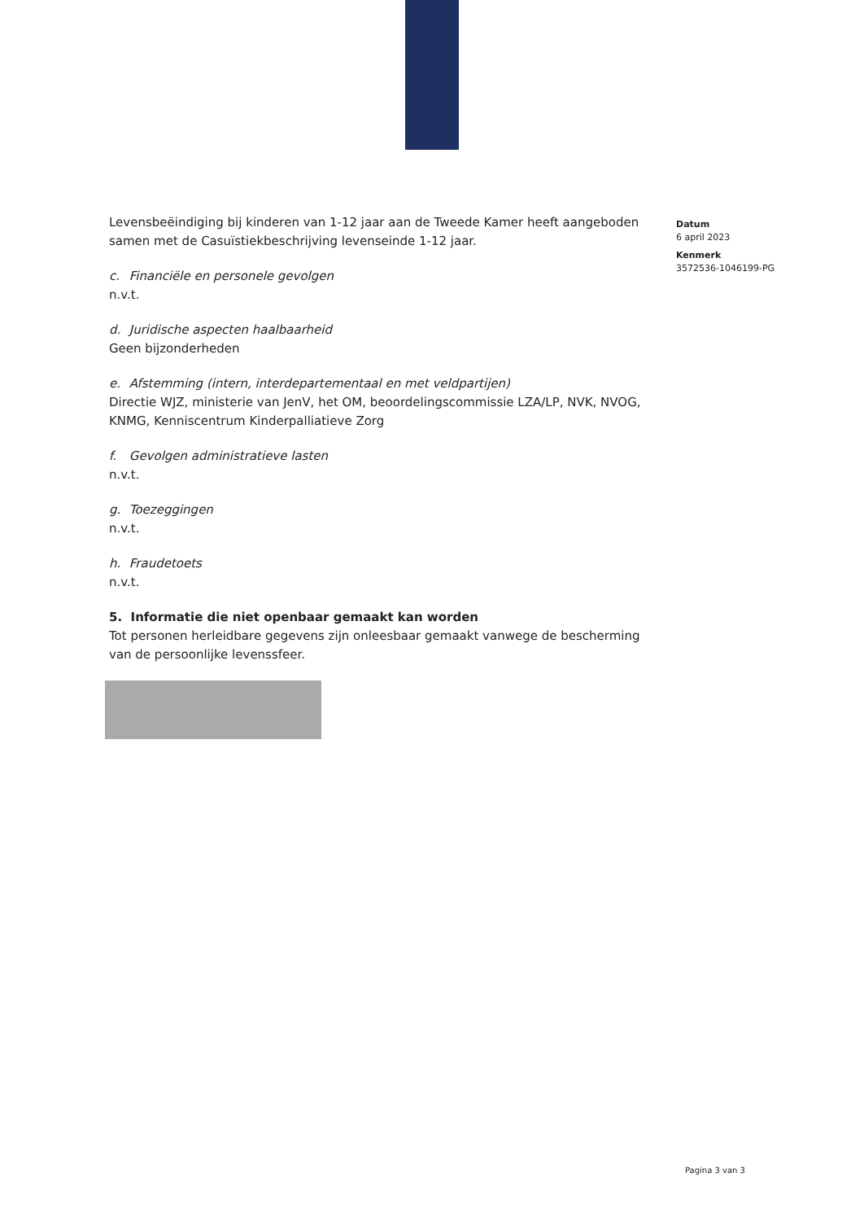Levensbeëindiging bij kinderen van 1-12 jaar aan de Tweede Kamer heeft aangeboden samen met de Casuïstiekbeschrijving levenseinde 1-12 jaar.
c. Financiële en personele gevolgen
n.v.t.
d. Juridische aspecten haalbaarheid
Geen bijzonderheden
e. Afstemming (intern, interdepartementaal en met veldpartijen)
Directie WJZ, ministerie van JenV, het OM, beoordelingscommissie LZA/LP, NVK, NVOG, KNMG, Kenniscentrum Kinderpalliatieve Zorg
f. Gevolgen administratieve lasten
n.v.t.
g. Toezeggingen
n.v.t.
h. Fraudetoets
n.v.t.
5. Informatie die niet openbaar gemaakt kan worden
Tot personen herleidbare gegevens zijn onleesbaar gemaakt vanwege de bescherming van de persoonlijke levenssfeer.
Datum
6 april 2023
Kenmerk
3572536-1046199-PG
Pagina 3 van 3